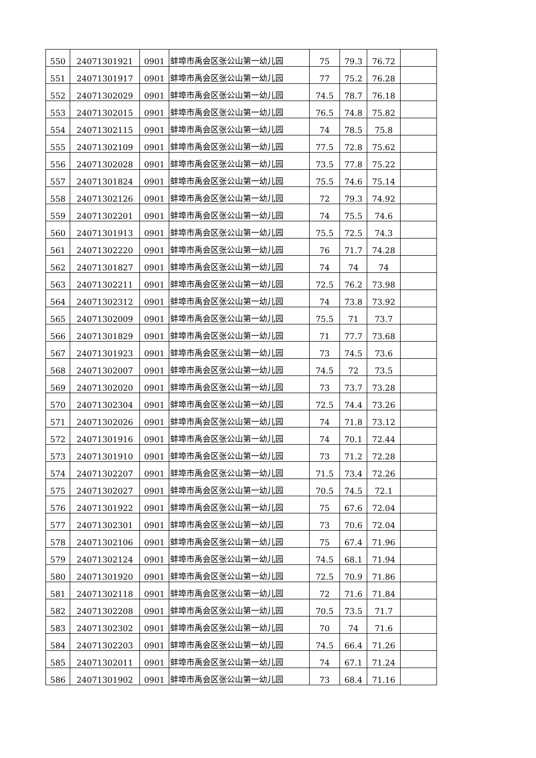| 550 | 24071301921 | 0901 | 蚌埠市禹会区张公山第一幼儿园 | 75 | 79.3 | 76.72 | |
| 551 | 24071301917 | 0901 | 蚌埠市禹会区张公山第一幼儿园 | 77 | 75.2 | 76.28 | |
| 552 | 24071302029 | 0901 | 蚌埠市禹会区张公山第一幼儿园 | 74.5 | 78.7 | 76.18 | |
| 553 | 24071302015 | 0901 | 蚌埠市禹会区张公山第一幼儿园 | 76.5 | 74.8 | 75.82 | |
| 554 | 24071302115 | 0901 | 蚌埠市禹会区张公山第一幼儿园 | 74 | 78.5 | 75.8 | |
| 555 | 24071302109 | 0901 | 蚌埠市禹会区张公山第一幼儿园 | 77.5 | 72.8 | 75.62 | |
| 556 | 24071302028 | 0901 | 蚌埠市禹会区张公山第一幼儿园 | 73.5 | 77.8 | 75.22 | |
| 557 | 24071301824 | 0901 | 蚌埠市禹会区张公山第一幼儿园 | 75.5 | 74.6 | 75.14 | |
| 558 | 24071302126 | 0901 | 蚌埠市禹会区张公山第一幼儿园 | 72 | 79.3 | 74.92 | |
| 559 | 24071302201 | 0901 | 蚌埠市禹会区张公山第一幼儿园 | 74 | 75.5 | 74.6 | |
| 560 | 24071301913 | 0901 | 蚌埠市禹会区张公山第一幼儿园 | 75.5 | 72.5 | 74.3 | |
| 561 | 24071302220 | 0901 | 蚌埠市禹会区张公山第一幼儿园 | 76 | 71.7 | 74.28 | |
| 562 | 24071301827 | 0901 | 蚌埠市禹会区张公山第一幼儿园 | 74 | 74 | 74 | |
| 563 | 24071302211 | 0901 | 蚌埠市禹会区张公山第一幼儿园 | 72.5 | 76.2 | 73.98 | |
| 564 | 24071302312 | 0901 | 蚌埠市禹会区张公山第一幼儿园 | 74 | 73.8 | 73.92 | |
| 565 | 24071302009 | 0901 | 蚌埠市禹会区张公山第一幼儿园 | 75.5 | 71 | 73.7 | |
| 566 | 24071301829 | 0901 | 蚌埠市禹会区张公山第一幼儿园 | 71 | 77.7 | 73.68 | |
| 567 | 24071301923 | 0901 | 蚌埠市禹会区张公山第一幼儿园 | 73 | 74.5 | 73.6 | |
| 568 | 24071302007 | 0901 | 蚌埠市禹会区张公山第一幼儿园 | 74.5 | 72 | 73.5 | |
| 569 | 24071302020 | 0901 | 蚌埠市禹会区张公山第一幼儿园 | 73 | 73.7 | 73.28 | |
| 570 | 24071302304 | 0901 | 蚌埠市禹会区张公山第一幼儿园 | 72.5 | 74.4 | 73.26 | |
| 571 | 24071302026 | 0901 | 蚌埠市禹会区张公山第一幼儿园 | 74 | 71.8 | 73.12 | |
| 572 | 24071301916 | 0901 | 蚌埠市禹会区张公山第一幼儿园 | 74 | 70.1 | 72.44 | |
| 573 | 24071301910 | 0901 | 蚌埠市禹会区张公山第一幼儿园 | 73 | 71.2 | 72.28 | |
| 574 | 24071302207 | 0901 | 蚌埠市禹会区张公山第一幼儿园 | 71.5 | 73.4 | 72.26 | |
| 575 | 24071302027 | 0901 | 蚌埠市禹会区张公山第一幼儿园 | 70.5 | 74.5 | 72.1 | |
| 576 | 24071301922 | 0901 | 蚌埠市禹会区张公山第一幼儿园 | 75 | 67.6 | 72.04 | |
| 577 | 24071302301 | 0901 | 蚌埠市禹会区张公山第一幼儿园 | 73 | 70.6 | 72.04 | |
| 578 | 24071302106 | 0901 | 蚌埠市禹会区张公山第一幼儿园 | 75 | 67.4 | 71.96 | |
| 579 | 24071302124 | 0901 | 蚌埠市禹会区张公山第一幼儿园 | 74.5 | 68.1 | 71.94 | |
| 580 | 24071301920 | 0901 | 蚌埠市禹会区张公山第一幼儿园 | 72.5 | 70.9 | 71.86 | |
| 581 | 24071302118 | 0901 | 蚌埠市禹会区张公山第一幼儿园 | 72 | 71.6 | 71.84 | |
| 582 | 24071302208 | 0901 | 蚌埠市禹会区张公山第一幼儿园 | 70.5 | 73.5 | 71.7 | |
| 583 | 24071302302 | 0901 | 蚌埠市禹会区张公山第一幼儿园 | 70 | 74 | 71.6 | |
| 584 | 24071302203 | 0901 | 蚌埠市禹会区张公山第一幼儿园 | 74.5 | 66.4 | 71.26 | |
| 585 | 24071302011 | 0901 | 蚌埠市禹会区张公山第一幼儿园 | 74 | 67.1 | 71.24 | |
| 586 | 24071301902 | 0901 | 蚌埠市禹会区张公山第一幼儿园 | 73 | 68.4 | 71.16 | |